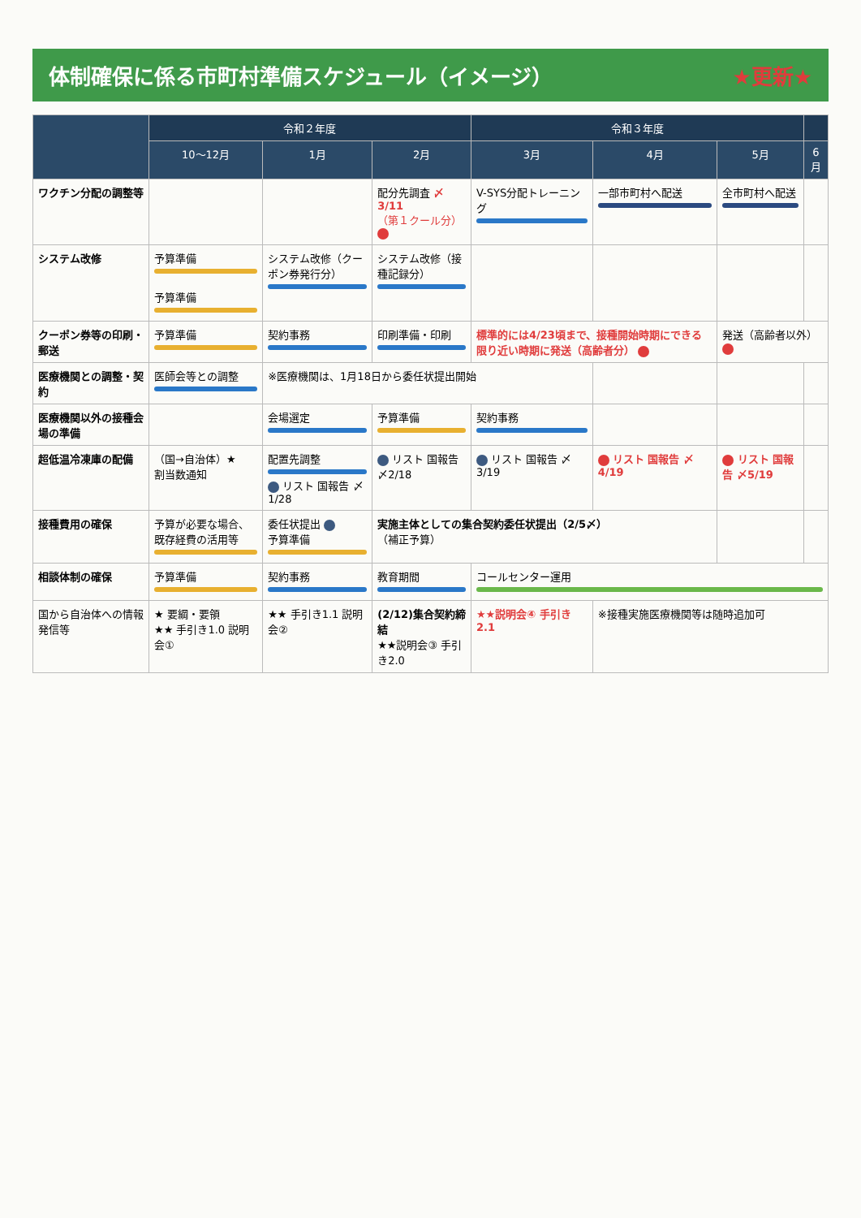体制確保に係る市町村準備スケジュール（イメージ） ★更新★
| | 令和２年度 | | | 令和３年度 | | | |
| --- | --- | --- | --- | --- | --- | --- | --- |
| | 10～12月 | 1月 | 2月 | 3月 | 4月 | 5月 | 6月 |
| ワクチン分配の調整等 | | | 配分先調査 〆3/11 （第１クール分） | V-SYS分配トレーニング | 一部市町村へ配送 | 全市町村へ配送 | |
| システム改修 | 予算準備 予算準備 | システム改修（クーポン券発行分） | システム改修（接種記録分） | | | | |
| クーポン券等の印刷・郵送 | 予算準備 | 契約事務 | 印刷準備・印刷 | 標準的には4/23頃まで、接種開始時期にできる限り近い時期に発送（高齢者分） | | 発送（高齢者以外） | |
| 医療機関との調整・契約 | 医師会等との調整 | ※医療機関は、1月18日から委任状提出開始 | | | | | |
| 医療機関以外の接種会場の準備 | | 会場選定 | 予算準備 | 契約事務 | | | |
| 超低温冷凍庫の配備 | （国→自治体）★ 割当数通知 | 配置先調整 リスト 国報告 〆1/28 | リスト 国報告 〆2/18 | リスト 国報告 〆3/19 | リスト 国報告 〆4/19 | リスト 国報告 〆5/19 | |
| 接種費用の確保 | 予算が必要な場合、既存経費の活用等 | 委任状提出 予算準備 | 実施主体としての集合契約委任状提出（2/5〆） （補正予算） | | | | |
| 相談体制の確保 | 予算準備 | 契約事務 | 教育期間 | コールセンター運用 | | | |
| 国から自治体への情報発信等 | ★ 要綱・要領 ★★ 手引き1.0 説明会① | ★★ 手引き1.1 説明会② | (2/12)集合契約締結 ★★説明会③ 手引き2.0 | ★★説明会④ 手引き2.1 | ※接種実施医療機関等は随時追加可 | | |